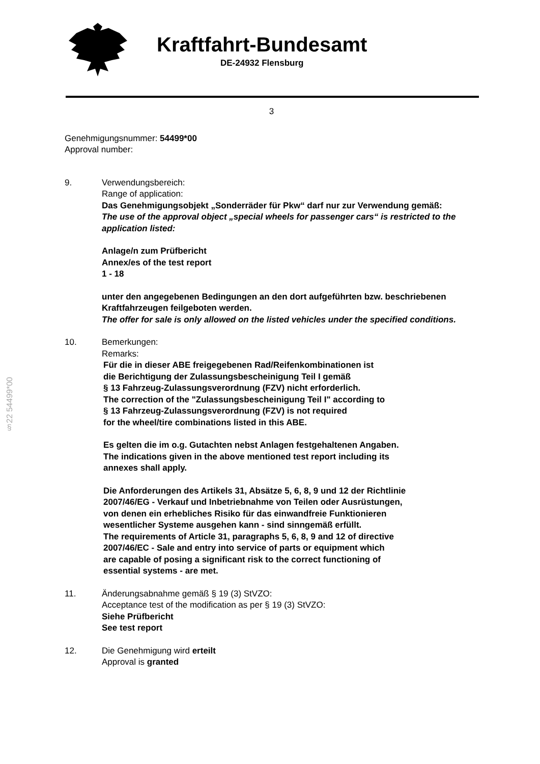Kraftfahrt-Bundesamt
DE-24932 Flensburg
3
Genehmigungsnummer: 54499*00
Approval number:
9. Verwendungsbereich:
Range of application:
Das Genehmigungsobjekt „Sonderräder für Pkw“ darf nur zur Verwendung gemäß:
The use of the approval object „special wheels for passenger cars“ is restricted to the application listed:
Anlage/n zum Prüfbericht
Annex/es of the test report
1 - 18
unter den angegebenen Bedingungen an den dort aufgeführten bzw. beschriebenen Kraftfahrzeugen feilgeboten werden.
The offer for sale is only allowed on the listed vehicles under the specified conditions.
10. Bemerkungen:
Remarks:
Für die in dieser ABE freigegebenen Rad/Reifenkombinationen ist
die Berichtigung der Zulassungsbescheinigung Teil I gemäß
§ 13 Fahrzeug-Zulassungsverordnung (FZV) nicht erforderlich.
The correction of the "Zulassungsbescheinigung Teil I" according to
§ 13 Fahrzeug-Zulassungsverordnung (FZV) is not required
for the wheel/tire combinations listed in this ABE.
Es gelten die im o.g. Gutachten nebst Anlagen festgehaltenen Angaben.
The indications given in the above mentioned test report including its
annexes shall apply.
Die Anforderungen des Artikels 31, Absätze 5, 6, 8, 9 und 12 der Richtlinie
2007/46/EG - Verkauf und Inbetriebnahme von Teilen oder Ausrüstungen,
von denen ein erhebliches Risiko für das einwandfreie Funktionieren
wesentlicher Systeme ausgehen kann - sind sinngemäß erfüllt.
The requirements of Article 31, paragraphs 5, 6, 8, 9 and 12 of directive
2007/46/EC - Sale and entry into service of parts or equipment which
are capable of posing a significant risk to the correct functioning of
essential systems - are met.
11. Änderungsabnahme gemäß § 19 (3) StVZO:
Acceptance test of the modification as per § 19 (3) StVZO:
Siehe Prüfbericht
See test report
12. Die Genehmigung wird erteilt
Approval is granted
§22 54499*00